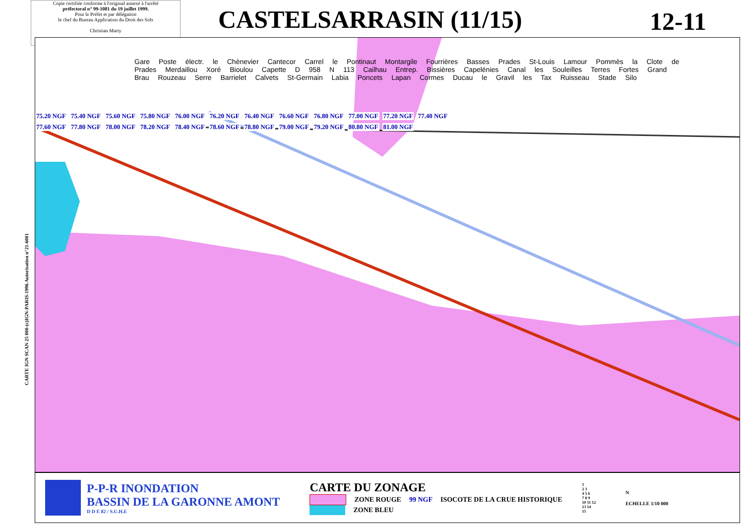Copie certifiée conforme à l'original annexé à l'arrêté
préfectoral n° 99-1081 du 19 juillet 1999.
Pour le Préfet et par délégation
le chef du Bureau Application du Droit des Sols
Christian Marty
CASTELSARRASIN (11/15) 12-11
CARTE IGN SCAN 25 000-(c)IGN-PARIS-1996 Autorisation n°21-6001
75.20 NGF 75.40 NGF 75.60 NGF 75.80 NGF 76.00 NGF 76.20 NGF 76.40 NGF 76.60 NGF 76.80 NGF 77.00 NGF 77.20 NGF 77.40 NGF 77.60 NGF 77.80 NGF 78.00 NGF 78.20 NGF 78.40 NGF 78.60 NGF 78.80 NGF 79.00 NGF 79.20 NGF 80.80 NGF 81.00 NGF
Gare Poste électr. le Chènevier Cantecor Carrel le Pontinaut Montargile Fourrières Basses Prades St-Louis Lamour Pommès la Clote de Prades Merdaillou Xoré Bioulou Capette D 958 N 113 Cailhau Entrep. Bissières Capelénies Canal les Souleilles Terres Fortes Grand Brau Rouzeau Serre Barrielet Calvets St-Germain Labia Poncets Lapan Cormes Ducau le Gravil les Tax Ruisseau Stade Silo
P-P-R INONDATION
BASSIN DE LA GARONNE AMONT
D D E 82 / S.U.H.E
CARTE DU ZONAGE
ZONE ROUGE 99 NGF ISOCOTE DE LA CRUE HISTORIQUE
ZONE BLEU
1
2 3
4 5 6
7 8 9
10 11 12
13 14
15
N
ECHELLE 1/10 000